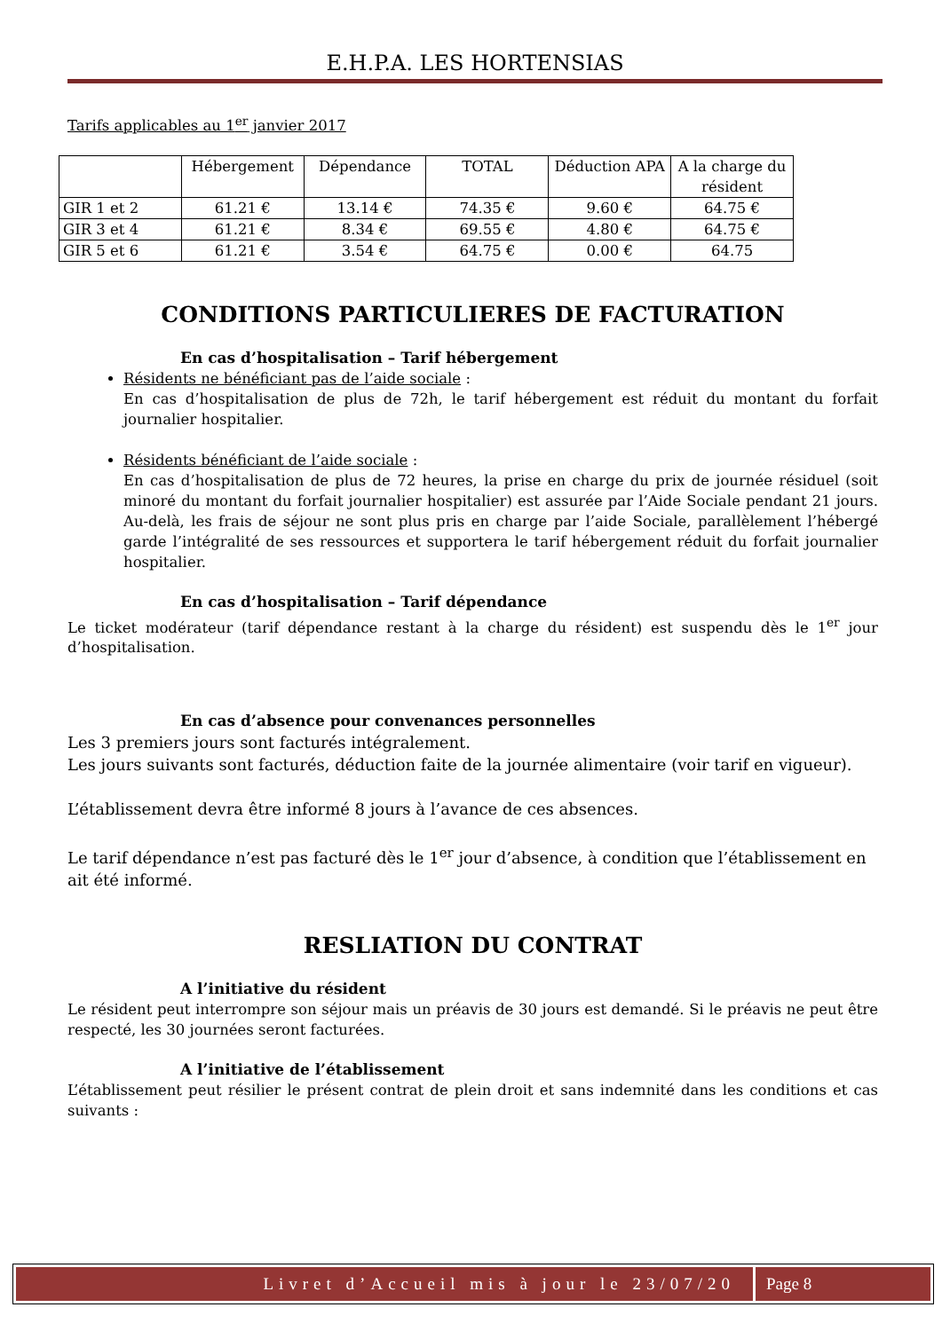E.H.P.A. LES HORTENSIAS
Tarifs applicables au 1<sup>er</sup> janvier 2017
| | Hébergement | Dépendance | TOTAL | Déduction APA | A la charge du résident |
| --- | --- | --- | --- | --- | --- |
| GIR 1 et 2 | 61.21 € | 13.14 € | 74.35 € | 9.60 € | 64.75 € |
| GIR 3 et 4 | 61.21 € | 8.34 € | 69.55 € | 4.80 € | 64.75 € |
| GIR 5 et 6 | 61.21 € | 3.54 € | 64.75 € | 0.00 € | 64.75 |
CONDITIONS PARTICULIERES DE FACTURATION
En cas d’hospitalisation – Tarif hébergement
Résidents ne bénéficiant pas de l’aide sociale :
En cas d’hospitalisation de plus de 72h, le tarif hébergement est réduit du montant du forfait journalier hospitalier.
Résidents bénéficiant de l’aide sociale :
En cas d’hospitalisation de plus de 72 heures, la prise en charge du prix de journée résiduel (soit minoré du montant du forfait journalier hospitalier) est assurée par l’Aide Sociale pendant 21 jours. Au-delà, les frais de séjour ne sont plus pris en charge par l’aide Sociale, parallèlement l’hébergé garde l’intégralité de ses ressources et supportera le tarif hébergement réduit du forfait journalier hospitalier.
En cas d’hospitalisation – Tarif dépendance
Le ticket modérateur (tarif dépendance restant à la charge du résident) est suspendu dès le 1<sup>er</sup> jour d’hospitalisation.
En cas d’absence pour convenances personnelles
Les 3 premiers jours sont facturés intégralement.
Les jours suivants sont facturés, déduction faite de la journée alimentaire (voir tarif en vigueur).
L’établissement devra être informé 8 jours à l’avance de ces absences.
Le tarif dépendance n’est pas facturé dès le 1<sup>er</sup> jour d’absence, à condition que l’établissement en ait été informé.
RESLIATION DU CONTRAT
A l’initiative du résident
Le résident peut interrompre son séjour mais un préavis de 30 jours est demandé. Si le préavis ne peut être respecté, les 30 journées seront facturées.
A l’initiative de l’établissement
L’établissement peut résilier le présent contrat de plein droit et sans indemnité dans les conditions et cas suivants :
Livret d’Accueil mis à jour le 23/07/20
Page 8